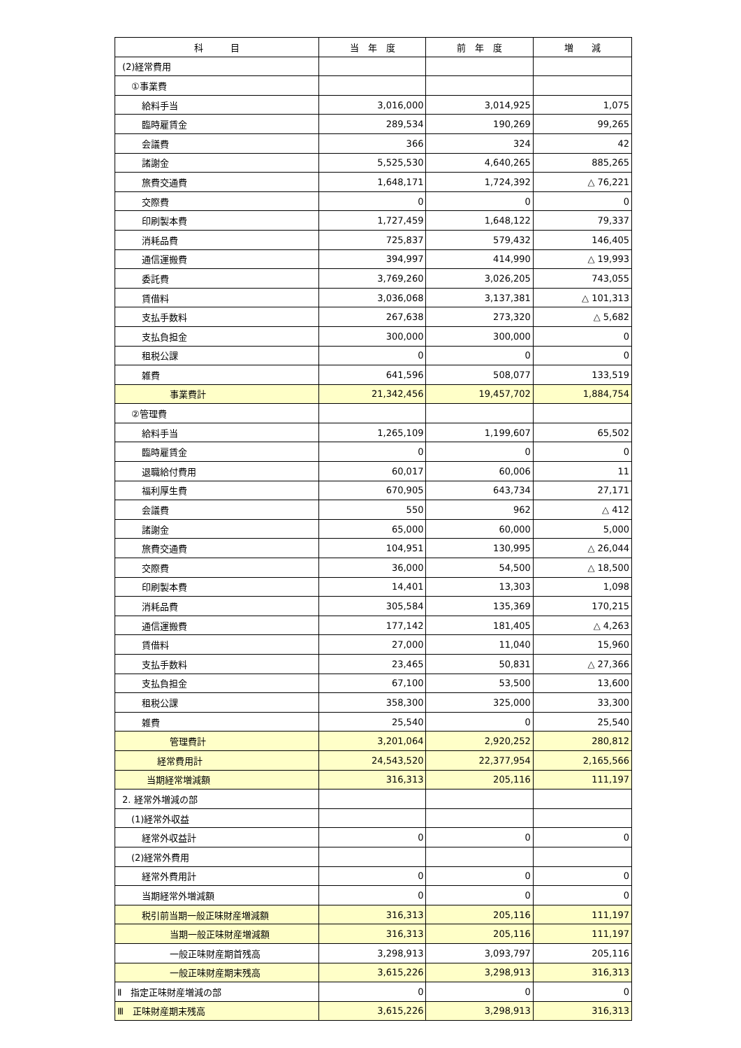| 科 目 | 当 年 度 | 前 年 度 | 増 減 |
| --- | --- | --- | --- |
| (2)経常費用 | | | |
| ①事業費 | | | |
| 給料手当 | 3,016,000 | 3,014,925 | 1,075 |
| 臨時雇賃金 | 289,534 | 190,269 | 99,265 |
| 会議費 | 366 | 324 | 42 |
| 諸謝金 | 5,525,530 | 4,640,265 | 885,265 |
| 旅費交通費 | 1,648,171 | 1,724,392 | △ 76,221 |
| 交際費 | 0 | 0 | 0 |
| 印刷製本費 | 1,727,459 | 1,648,122 | 79,337 |
| 消耗品費 | 725,837 | 579,432 | 146,405 |
| 通信運搬費 | 394,997 | 414,990 | △ 19,993 |
| 委託費 | 3,769,260 | 3,026,205 | 743,055 |
| 賃借料 | 3,036,068 | 3,137,381 | △ 101,313 |
| 支払手数料 | 267,638 | 273,320 | △ 5,682 |
| 支払負担金 | 300,000 | 300,000 | 0 |
| 租税公課 | 0 | 0 | 0 |
| 雑費 | 641,596 | 508,077 | 133,519 |
| 事業費計 | 21,342,456 | 19,457,702 | 1,884,754 |
| ②管理費 | | | |
| 給料手当 | 1,265,109 | 1,199,607 | 65,502 |
| 臨時雇賃金 | 0 | 0 | 0 |
| 退職給付費用 | 60,017 | 60,006 | 11 |
| 福利厚生費 | 670,905 | 643,734 | 27,171 |
| 会議費 | 550 | 962 | △ 412 |
| 諸謝金 | 65,000 | 60,000 | 5,000 |
| 旅費交通費 | 104,951 | 130,995 | △ 26,044 |
| 交際費 | 36,000 | 54,500 | △ 18,500 |
| 印刷製本費 | 14,401 | 13,303 | 1,098 |
| 消耗品費 | 305,584 | 135,369 | 170,215 |
| 通信運搬費 | 177,142 | 181,405 | △ 4,263 |
| 賃借料 | 27,000 | 11,040 | 15,960 |
| 支払手数料 | 23,465 | 50,831 | △ 27,366 |
| 支払負担金 | 67,100 | 53,500 | 13,600 |
| 租税公課 | 358,300 | 325,000 | 33,300 |
| 雑費 | 25,540 | 0 | 25,540 |
| 管理費計 | 3,201,064 | 2,920,252 | 280,812 |
| 経常費用計 | 24,543,520 | 22,377,954 | 2,165,566 |
| 当期経常増減額 | 316,313 | 205,116 | 111,197 |
| 2. 経常外増減の部 | | | |
| (1)経常外収益 | | | |
| 経常外収益計 | 0 | 0 | 0 |
| (2)経常外費用 | | | |
| 経常外費用計 | 0 | 0 | 0 |
| 当期経常外増減額 | 0 | 0 | 0 |
| 税引前当期一般正味財産増減額 | 316,313 | 205,116 | 111,197 |
| 当期一般正味財産増減額 | 316,313 | 205,116 | 111,197 |
| 一般正味財産期首残高 | 3,298,913 | 3,093,797 | 205,116 |
| 一般正味財産期末残高 | 3,615,226 | 3,298,913 | 316,313 |
| Ⅱ 指定正味財産増減の部 | 0 | 0 | 0 |
| Ⅲ 正味財産期末残高 | 3,615,226 | 3,298,913 | 316,313 |